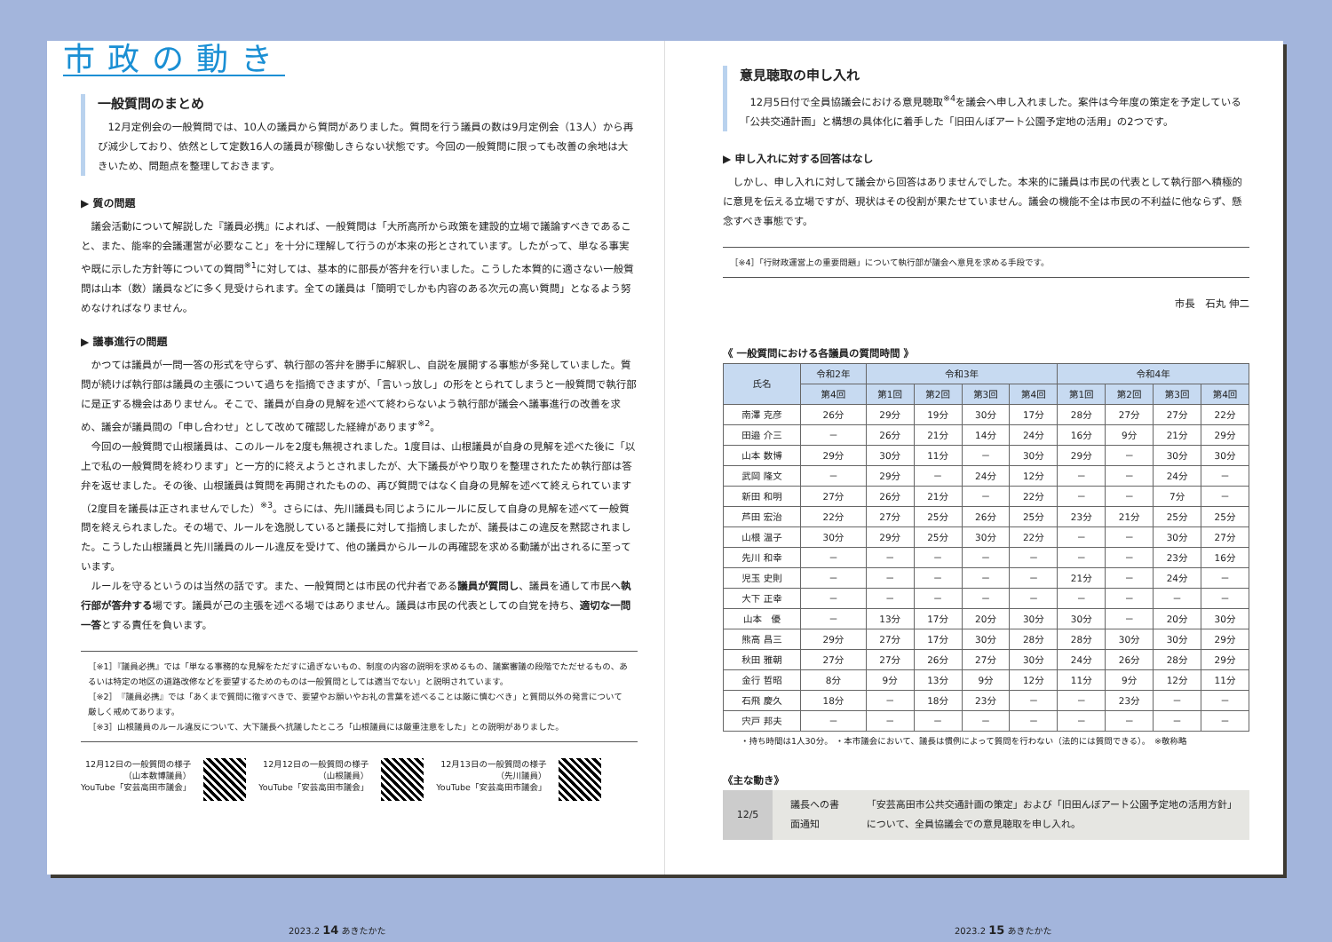市政の動き
一般質問のまとめ
12月定例会の一般質問では、10人の議員から質問がありました。質問を行う議員の数は9月定例会（13人）から再び減少しており、依然として定数16人の議員が稼働しきらない状態です。今回の一般質問に限っても改善の余地は大きいため、問題点を整理しておきます。
▶ 質の問題
議会活動について解説した『議員必携』によれば、一般質問は「大所高所から政策を建設的立場で議論すべきであること、また、能率的会議運営が必要なこと」を十分に理解して行うのが本来の形とされています。したがって、単なる事実や既に示した方針等についての質問<sup>※1</sup>に対しては、基本的に部長が答弁を行いました。こうした本質的に適さない一般質問は山本（数）議員などに多く見受けられます。全ての議員は「簡明でしかも内容のある次元の高い質問」となるよう努めなければなりません。
▶ 議事進行の問題
かつては議員が一問一答の形式を守らず、執行部の答弁を勝手に解釈し、自説を展開する事態が多発していました。質問が続けば執行部は議員の主張について過ちを指摘できますが、「言いっ放し」の形をとられてしまうと一般質問で執行部に是正する機会はありません。そこで、議員が自身の見解を述べて終わらないよう執行部が議会へ議事進行の改善を求め、議会が議員間の「申し合わせ」として改めて確認した経緯があります<sup>※2</sup>。
今回の一般質問で山根議員は、このルールを2度も無視されました。1度目は、山根議員が自身の見解を述べた後に「以上で私の一般質問を終わります」と一方的に終えようとされましたが、大下議長がやり取りを整理されたため執行部は答弁を返せました。その後、山根議員は質問を再開されたものの、再び質問ではなく自身の見解を述べて終えられています（2度目を議長は正されませんでした）<sup>※3</sup>。さらには、先川議員も同じようにルールに反して自身の見解を述べて一般質問を終えられました。その場で、ルールを逸脱していると議長に対して指摘しましたが、議長はこの違反を黙認されました。こうした山根議員と先川議員のルール違反を受けて、他の議員からルールの再確認を求める動議が出されるに至っています。
ルールを守るというのは当然の話です。また、一般質問とは市民の代弁者である議員が質問し、議員を通して市民へ執行部が答弁する場です。議員が己の主張を述べる場ではありません。議員は市民の代表としての自覚を持ち、適切な一問一答とする責任を負います。
［※1］『議員必携』では「単なる事務的な見解をただすに過ぎないもの、制度の内容の説明を求めるもの、議案審議の段階でただせるもの、あるいは特定の地区の道路改修などを要望するためのものは一般質問としては適当でない」と説明されています。
［※2］『議員必携』では「あくまで質問に徹すべきで、要望やお願いやお礼の言葉を述べることは厳に慎むべき」と質問以外の発言について厳しく戒めてあります。
［※3］山根議員のルール違反について、大下議長へ抗議したところ「山根議員には厳重注意をした」との説明がありました。
12月12日の一般質問の様子
（山本数博議員）
YouTube「安芸高田市議会」
12月12日の一般質問の様子
（山根議員）
YouTube「安芸高田市議会」
12月13日の一般質問の様子
（先川議員）
YouTube「安芸高田市議会」
意見聴取の申し入れ
12月5日付で全員協議会における意見聴取<sup>※4</sup>を議会へ申し入れました。案件は今年度の策定を予定している「公共交通計画」と構想の具体化に着手した「旧田んぼアート公園予定地の活用」の2つです。
▶ 申し入れに対する回答はなし
しかし、申し入れに対して議会から回答はありませんでした。本来的に議員は市民の代表として執行部へ積極的に意見を伝える立場ですが、現状はその役割が果たせていません。議会の機能不全は市民の不利益に他ならず、懸念すべき事態です。
［※4］「行財政運営上の重要問題」について執行部が議会へ意見を求める手段です。
市長　石丸 伸二
《 一般質問における各議員の質問時間 》
| 氏名 | 令和2年 | 令和3年 | | | | 令和4年 | | | |
| --- | --- | --- | --- | --- | --- | --- | --- | --- | --- |
| | 第4回 | 第1回 | 第2回 | 第3回 | 第4回 | 第1回 | 第2回 | 第3回 | 第4回 |
| 南澤 克彦 | 26分 | 29分 | 19分 | 30分 | 17分 | 28分 | 27分 | 27分 | 22分 |
| 田邉 介三 | － | 26分 | 21分 | 14分 | 24分 | 16分 | 9分 | 21分 | 29分 |
| 山本 数博 | 29分 | 30分 | 11分 | － | 30分 | 29分 | － | 30分 | 30分 |
| 武岡 隆文 | － | 29分 | － | 24分 | 12分 | － | － | 24分 | － |
| 新田 和明 | 27分 | 26分 | 21分 | － | 22分 | － | － | 7分 | － |
| 芦田 宏治 | 22分 | 27分 | 25分 | 26分 | 25分 | 23分 | 21分 | 25分 | 25分 |
| 山根 温子 | 30分 | 29分 | 25分 | 30分 | 22分 | － | － | 30分 | 27分 |
| 先川 和幸 | － | － | － | － | － | － | － | 23分 | 16分 |
| 児玉 史則 | － | － | － | － | － | 21分 | － | 24分 | － |
| 大下 正幸 | － | － | － | － | － | － | － | － | － |
| 山本 優 | － | 13分 | 17分 | 20分 | 30分 | 30分 | － | 20分 | 30分 |
| 熊高 昌三 | 29分 | 27分 | 17分 | 30分 | 28分 | 28分 | 30分 | 30分 | 29分 |
| 秋田 雅朝 | 27分 | 27分 | 26分 | 27分 | 30分 | 24分 | 26分 | 28分 | 29分 |
| 金行 哲昭 | 8分 | 9分 | 13分 | 9分 | 12分 | 11分 | 9分 | 12分 | 11分 |
| 石飛 慶久 | 18分 | － | 18分 | 23分 | － | － | 23分 | － | － |
| 宍戸 邦夫 | － | － | － | － | － | － | － | － | － |
・持ち時間は1人30分。 ・本市議会において、議長は慣例によって質問を行わない（法的には質問できる）。　※敬称略
《主な動き》
| 12/5 | 議長への書面通知 | 「安芸高田市公共交通計画の策定」および「旧田んぼアート公園予定地の活用方針」について、全員協議会での意見聴取を申し入れ。 |
2023.2 14 あきたかた 2023.2 15 あきたかた